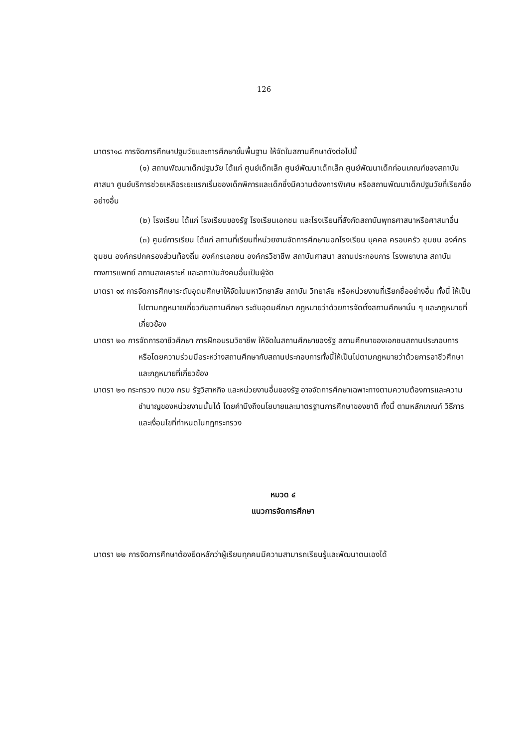126
มาตรา๑๘ การจัดการศึกษาปฐมวัยและการศึกษาขั้นพื้นฐาน ให้จัดในสถานศึกษาดังต่อไปนี้
(๑) สถานพัฒนาเด็กปฐมวัย ได้แก่ ศูนย์เด็กเล็ก ศูนย์พัฒนาเด็กเล็ก ศูนย์พัฒนาเด็กก่อนเกณฑ์ของสถาบันศาสนา ศูนย์บริการช่วยเหลือระยะแรกเริ่มของเด็กพิการและเด็กซึ่งมีความต้องการพิเศษ หรือสถานพัฒนาเด็กปฐมวัยที่เรียกชื่ออย่างอื่น
(๒) โรงเรียน ได้แก่ โรงเรียนของรัฐ โรงเรียนเอกชน และโรงเรียนที่สังกัดสถาบันพุทธศาสนาหรือศาสนาอื่น
(๓) ศูนย์การเรียน ได้แก่ สถานที่เรียนที่หน่วยงานจัดการศึกษานอกโรงเรียน บุคคล ครอบครัว ชุมชน องค์กรชุมชน องค์กรปกครองส่วนท้องถิ่น องค์กรเอกชน องค์กรวิชาชีพ สถาบันศาสนา สถานประกอบการ โรงพยาบาล สถาบันทางการแพทย์ สถานสงเคราะห์ และสถาบันสังคมอื่นเป็นผู้จัด
มาตรา ๑๙ การจัดการศึกษาระดับอุดมศึกษาให้จัดในมหาวิทยาลัย สถาบัน วิทยาลัย หรือหน่วยงานที่เรียกชื่ออย่างอื่น ทั้งนี้ ให้เป็นไปตามกฎหมายเกี่ยวกับสถานศึกษา ระดับอุดมศึกษา กฎหมายว่าด้วยการจัดตั้งสถานศึกษานั้น ๆ และกฎหมายที่เกี่ยวข้อง
มาตรา ๒๐ การจัดการอาชีวศึกษา การฝึกอบรมวิชาชีพ ให้จัดในสถานศึกษาของรัฐ สถานศึกษาของเอกชนสถานประกอบการ หรือโดยความร่วมมือระหว่างสถานศึกษากับสถานประกอบการทั้งนี้ให้เป็นไปตามกฎหมายว่าด้วยการอาชีวศึกษาและกฎหมายที่เกี่ยวข้อง
มาตรา ๒๑ กระทรวง ทบวง กรม รัฐวิสาหกิจ และหน่วยงานอื่นของรัฐ อาจจัดการศึกษาเฉพาะทางตามความต้องการและความชำนาญของหน่วยงานนั้นได้ โดยคำนึงถึงนโยบายและมาตรฐานการศึกษาของชาติ ทั้งนี้ ตามหลักเกณฑ์ วิธีการ และเงื่อนไขที่กำหนดในกฎกระทรวง
หมวด ๔
แนวการจัดการศึกษา
มาตรา ๒๒ การจัดการศึกษาต้องยึดหลักว่าผู้เรียนทุกคนมีความสามารถเรียนรู้และพัฒนาตนเองได้